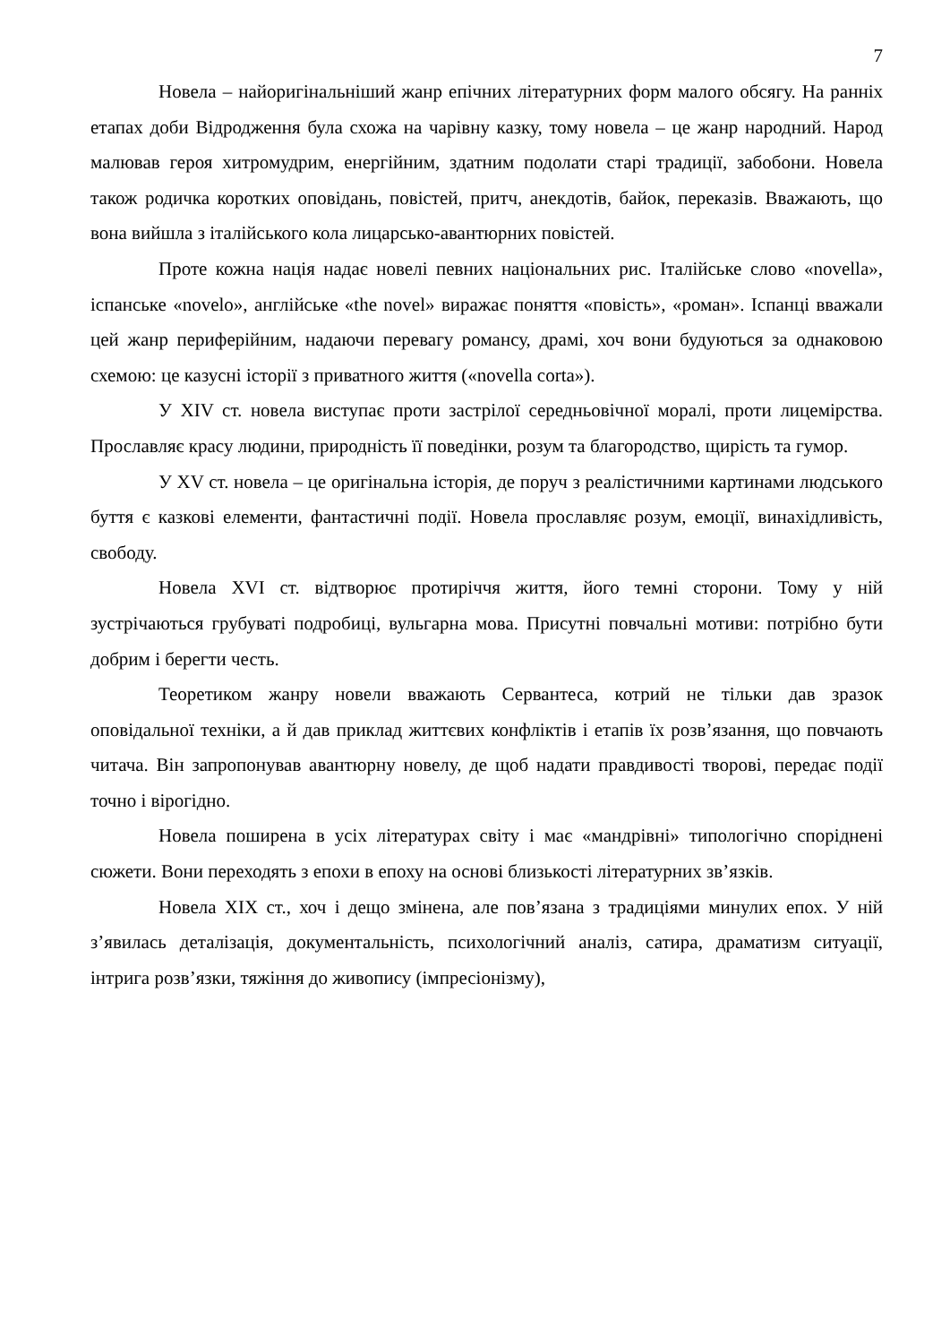7
Новела – найоригінальніший жанр епічних літературних форм малого обсягу. На ранніх етапах доби Відродження була схожа на чарівну казку, тому новела – це жанр народний. Народ малював героя хитромудрим, енергійним, здатним подолати старі традиції, забобони. Новела також родичка коротких оповідань, повістей, притч, анекдотів, байок, переказів. Вважають, що вона вийшла з італійського кола лицарсько-авантюрних повістей.
Проте кожна нація надає новелі певних національних рис. Італійське слово «novella», іспанське «novelo», англійське «the novel» виражає поняття «повість», «роман». Іспанці вважали цей жанр периферійним, надаючи перевагу романсу, драмі, хоч вони будуються за однаковою схемою: це казусні історії з приватного життя («novella corta»).
У XIV ст. новела виступає проти застрілої середньовічної моралі, проти лицемірства. Прославляє красу людини, природність її поведінки, розум та благородство, щирість та гумор.
У XV ст. новела – це оригінальна історія, де поруч з реалістичними картинами людського буття є казкові елементи, фантастичні події. Новела прославляє розум, емоції, винахідливість, свободу.
Новела XVI ст. відтворює протиріччя життя, його темні сторони. Тому у ній зустрічаються грубуваті подробиці, вульгарна мова. Присутні повчальні мотиви: потрібно бути добрим і берегти честь.
Теоретиком жанру новели вважають Сервантеса, котрий не тільки дав зразок оповідальної техніки, а й дав приклад життєвих конфліктів і етапів їх розв’язання, що повчають читача. Він запропонував авантюрну новелу, де щоб надати правдивості творові, передає події точно і вірогідно.
Новела поширена в усіх літературах світу і має «мандрівні» типологічно споріднені сюжети. Вони переходять з епохи в епоху на основі близькості літературних зв’язків.
Новела XIX ст., хоч і дещо змінена, але пов’язана з традиціями минулих епох. У ній з’явилась деталізація, документальність, психологічний аналіз, сатира, драматизм ситуації, інтрига розв’язки, тяжіння до живопису (імпресіонізму),